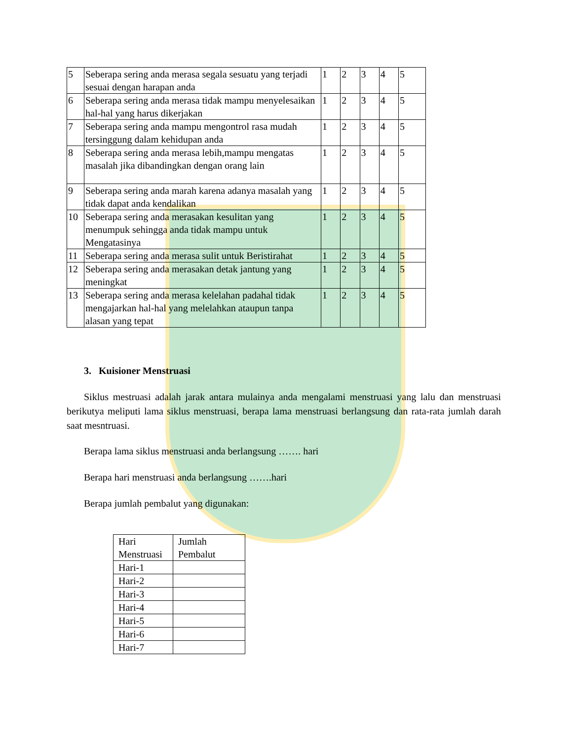| 5 | Seberapa sering anda merasa segala sesuatu yang terjadi sesuai dengan harapan anda | 1 | 2 | 3 | 4 | 5 |
| 6 | Seberapa sering anda merasa tidak mampu menyelesaikan hal-hal yang harus dikerjakan | 1 | 2 | 3 | 4 | 5 |
| 7 | Seberapa sering anda mampu mengontrol rasa mudah tersinggung dalam kehidupan anda | 1 | 2 | 3 | 4 | 5 |
| 8 | Seberapa sering anda merasa lebih,mampu mengatas masalah jika dibandingkan dengan orang lain | 1 | 2 | 3 | 4 | 5 |
| 9 | Seberapa sering anda marah karena adanya masalah yang tidak dapat anda kendalikan | 1 | 2 | 3 | 4 | 5 |
| 10 | Seberapa sering anda merasakan kesulitan yang menumpuk sehingga anda tidak mampu untuk Mengatasinya | 1 | 2 | 3 | 4 | 5 |
| 11 | Seberapa sering anda merasa sulit untuk Beristirahat | 1 | 2 | 3 | 4 | 5 |
| 12 | Seberapa sering anda merasakan detak jantung yang meningkat | 1 | 2 | 3 | 4 | 5 |
| 13 | Seberapa sering anda merasa kelelahan padahal tidak mengajarkan hal-hal yang melelahkan ataupun tanpa alasan yang tepat | 1 | 2 | 3 | 4 | 5 |
3. Kuisioner Menstruasi
Siklus mestruasi adalah jarak antara mulainya anda mengalami menstruasi yang lalu dan menstruasi berikutya meliputi lama siklus menstruasi, berapa lama menstruasi berlangsung dan rata-rata jumlah darah saat mesntruasi.
Berapa lama siklus menstruasi anda berlangsung ……. hari
Berapa hari menstruasi anda berlangsung …….hari
Berapa jumlah pembalut yang digunakan:
| Hari Menstruasi | Jumlah Pembalut |
| Hari-1 | |
| Hari-2 | |
| Hari-3 | |
| Hari-4 | |
| Hari-5 | |
| Hari-6 | |
| Hari-7 | |